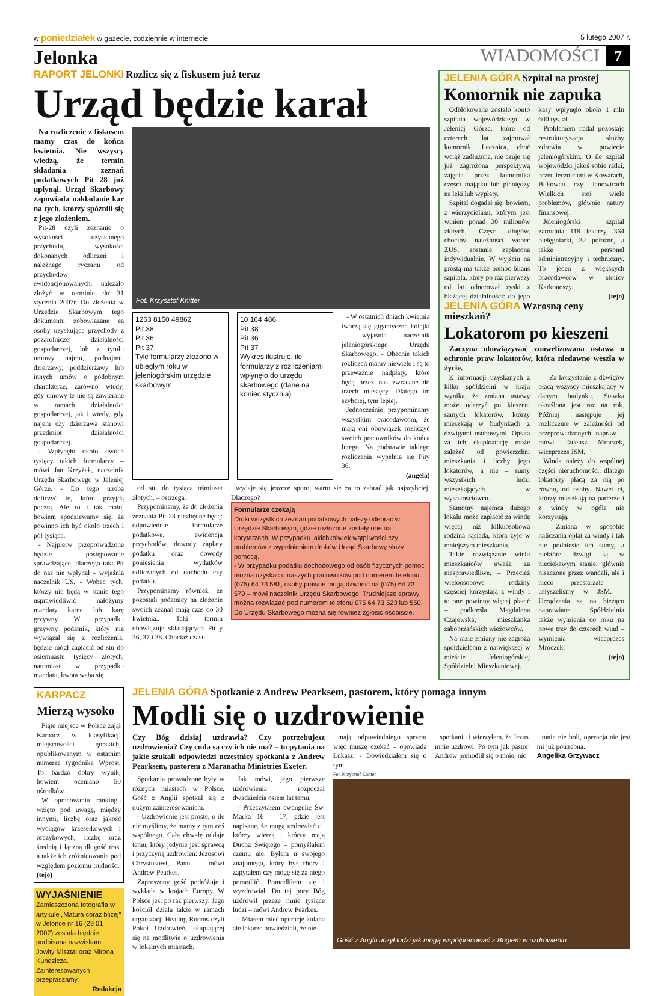w poniedziałek w gazecie, codziennie w internecie 5 lutego 2007 r.
Jelonka WIADOMOŚCI 7
RAPORT JELONKI Rozlicz się z fiskusem już teraz
Urząd będzie karał
Na rozliczenie z fiskusem mamy czas do końca kwietnia. Nie wszyscy wiedzą, że termin składania zeznań podatkowych Pit 28 już upłynął. Urząd Skarbowy zapowiada nakładanie kar na tych, którzy spóźnili się z jego złożeniem.
Pit-28 czyli zeznanie o wysokości uzyskanego przychodu, wysokości dokonanych odliczeń i należnego ryczałtu od przychodów ewidencjonowanych, należało złożyć w terminie do 31 stycznia 2007r. Do złożenia w Urzędzie Skarbowym tego dokumentu zobowiązane są osoby uzyskujące przychody z pozarolniczej działalności gospodarczej, lub z tytułu umowy najmu, podnajmu, dzierżawy, poddzierżawy lub innych umów o podobnym charakterze, zarówno wtedy, gdy umowy te nie są zawierane w ramach działalności gospodarczej, jak i wtedy, gdy najem czy dzierżawa stanowi przedmiot działalności gospodarczej.
- Wpłynęło około dwóch tysięcy takich formularzy – mówi Jan Krzyżak, naczelnik Urzędu Skarbowego w Jeleniej Górze. - Do tego trzeba doliczyć te, które przyjdą pocztą. Ale to i tak mało, bowiem spodziewamy się, że powinno ich być około trzech i pół tysiąca.
- Najpierw przeprowadzone będzie postępowanie sprawdzające, dlaczego taki Pit do nas nie wpłynął – wyjaśnia naczelnik US. - Wobec tych, którzy nie będą w stanie tego usprawiedliwić nałożymy mandaty karne lub karę grzywny. W przypadku grzywny podatnik, który nie wywiązał się z rozliczenia, będzie mógł zapłacić od stu do osiemnastu tysięcy złotych, natomiast w przypadku mandatu, kwota waha się
Fot. Krzysztof Knitter
1263 8150 49862
Pit 38
Pit 36
Pit 37
Tyle formularzy złożono w ubiegłym roku w jeleniogórskim urzędzie skarbowym
10 164 486
Pit 38
Pit 36
Pit 37
Wykres ilustruje, ile formularzy z rozliczeniami wpłynęło do urzędu skarbowego (dane na koniec stycznia)
- W ostatnich dniach kwietnia tworzą się gigantyczne kolejki – wyjaśnia naczelnik jeleniogórskiego Urzędu Skarbowego. - Obecnie takich rozliczeń mamy niewiele i są to przeważnie nadpłaty, które będą przez nas zwracane do trzech miesięcy. Dlatego im szybciej, tym lepiej.
Jednocześnie przypominamy wszystkim pracodawcom, że mają oni obowiązek rozliczyć swoich pracowników do końca lutego. Na podstawie takiego rozliczenia wypełnia się Pity 36.
(angela)
od stu do tysiąca ośmiuset złotych. – ostrzega.
Przypominamy, że do złożenia zeznania Pit-28 niezbędne będą: odpowiednie formularze podatkowe, ewidencja przychodów, dowody zapłaty podatku oraz dowody poniesienia wydatków odliczanych od dochodu czy podatku.
Przypominamy również, że pozostali podatnicy na złożenie swoich zeznań mają czas do 30 kwietnia.. Taki termin obowiązuje składających Pit–y 36, 37 i 38. Chociaż czasu
wydaje się jeszcze sporo, warto się za to zabrać jak najszybciej. Dlaczego?
Formularze czekają
Druki wszystkich zeznań podatkowych należy odebrać w Urzędzie Skarbowym, gdzie rozłożone zostały one na korytarzach. W przypadku jakichkolwiek wątpliwości czy problemów z wypełnieniem druków Urząd Skarbowy służy pomocą.
- W przypadku podatku dochodowego od osób fizycznych pomoc można uzyskać u naszych pracowników pod numerem telefonu (075) 64 73 581, osoby prawne mogą dzwonić na (075) 64 73 570 – mówi naczelnik Urzędu Skarbowego. Trudniejsze sprawy można rozwiązać pod numerem telefonu 075 64 73 523 lub 550. Do Urzędu Skarbowego można się również zgłosić osobiście.
JELENIA GÓRA Szpital na prostej
Komornik nie zapuka
Odblokowane zostało konto szpitala wojewódzkiego w Jeleniej Górze, które od czterech lat zajmował komornik. Lecznica, choć wciąż zadłużona, nie czuje się już zagrożona perspektywą zajęcia przez komornika części majątku lub pieniędzy na leki lub wypłaty.
Szpital dogadał się, bowiem, z wierzycielami, którym jest winien ponad 30 milionów złotych. Część długów, chociby należności wobec ZUS, zostanie zapłacona indywidualnie. W wyjściu na prostą ma także pomóc bilans szpitala, który po raz pierwszy od lat odnotował zyski z bieżącej działalności: do jego kasy wpłynęło około 1 mln 600 tys. zł.
Problemem nadal pozostaje restrukturyzacja służby zdrowia w powiecie jeleniogórskim. O ile szpital wojewódzki jakoś sobie radzi, przed lecznicami w Kowarach, Bukowcu czy Janowicach Wielkich stoi wiele problemów, głównie natury finansowej.
Jeleniogórski szpital zatrudnia 118 lekarzy, 364 pielęgniarki, 32 położne, a także personel administracyjny i techniczny. To jeden z większych pracodawców w stolicy Karkonoszy.
(tejo)
JELENIA GÓRA Wzrosną ceny mieszkań?
Lokatorom po kieszeni
Zaczyna obowiązywać znowelizowana ustawa o ochronie praw lokatorów, która niedawno weszła w życie.
Z informacji uzyskanych z kilku spółdzielni w kraju wynika, że zmiana ustawy może uderzyć po kieszeni samych lokatorów, którzy mieszkają w budynkach z dźwigami osobowymi. Opłata za ich eksploatację może zależeć od powierzchni mieszkania i liczby jego lokatorów, a nie – sumy wszystkich ludzi mieszkających w wysokościowcu.
Samotny najemca dużego lokalu może zapłacić za windę więcej niż kilkuosobowa rodzina sąsiada, która żyje w mniejszym mieszkaniu.
Takie rozwiązanie wielu mieszkańców uważa za niesprawiedliwe. – Przecież wieloosobowe rodziny częściej korzystają z windy i to one powinny więcej płacić – podkreśla Magdalena Czajewska, mieszkanka zabobrzańskich wieżowców.
Na razie zmiany nie zagrożą spółdzielcom z największej w mieście Jeleniogórskiej Spółdzielni Mieszkaniowej.
– Za korzystanie z dźwigów płacą wszyscy mieszkający w danym budynku. Stawka określona jest raz na rok. Później następuje jej rozliczenie w zależności od przeprowadzonych napraw – mówi Tadeusz Mroczek, wiceprezes JSM.
Winda należy do wspólnej części nieruchomości, dlatego lokatorzy płacą za nią po równo, od osoby. Nawet ci, którzy mieszkają na parterze i z windy w ogóle nie korzystają.
– Zmiana w sposobie naliczania opłat za windy i tak nie podniesie ich sumy, a niektóre dźwigi są w nieciekawym stanie, głównie niszczone przez wandali, ale i nieco przestarzałe – usłyszeliśmy w JSM. – Urządzenia są na bieżąco naprawiane. Spółdzielnia także wymienia co roku na nowe trzy do czterech wind – wymienia wiceprezes Mroczek.
(tejo)
KARPACZ
Mierzą wysoko
Piąte miejsce w Polsce zajął Karpacz w klasyfikacji miejscowości górskich, opublikowanym w ostatnim numerze tygodnika Wprost. To bardzo dobry wynik, bowiem oceniano 50 ośrodków.
W opracowaniu rankingu wzięto pod uwagę, między innymi, liczbę oraz jakość wyciągów krzesełkowych i orczykowych, liczbę oraz średnią i łączną długość tras, a także ich zróżnicowanie pod względem poziomu trudności.(tejo)
WYJAŚNIENIE
Zamieszczona fotografia w artykule „Matura coraz bliżej" w Jelonce nr 16 (29 01 2007) została błędnie podpisana nazwiskami Jowity Misztal oraz Mirona Kundzicza. Zainteresowanych przepraszamy.
Redakcja
JELENIA GÓRA Spotkanie z Andrew Pearksem, pastorem, który pomaga innym
Modli się o uzdrowienie
Czy Bóg dzisiaj uzdrawia? Czy potrzebujesz uzdrowienia? Czy cuda są czy ich nie ma? – to pytania na jakie szukali odpowiedzi uczestnicy spotkania z Andrew Pearksem, pastorem z Maranatha Ministries Exeter.
Spotkania prowadzone były w różnych miastach w Polsce. Gość z Anglii spotkał się z dużym zainteresowaniem.
- Uzdrowienie jest proste, o ile nie myślimy, że mamy z tym coś wspólnego. Całą chwałę oddaje temu, który jedynie jest sprawcą i przyczyną uzdrowień: Jezusowi Chrystusowi, Panu – mówi Andrew Pearkes.
Zaproszony gość podróżuje i wykłada w krajach Europy. W Polsce jest po raz pierwszy. Jego kościół działa także w ramach organizacji Healing Rooms czyli Pokoi Uzdrowień, skupiającej się na modlitwie o uzdrowienia w lokalnych miastach.
Jak mówi, jego pierwsze uzdrowienia rozpoczął dwadzieścia osiem lat temu.
- Przeczytałem ewangelię Św. Marka 16 – 17, gdzie jest napisane, że mogą uzdrawiać ci, którzy wierzą i którzy mają Ducha Świętego – pomyślałem czemu nie. Byłem u swojego znajomego, który był chory i zapytałem czy mogę się za niego pomodlić. Pomodliłem się i wyzdrowiał. Do tej pory Bóg uzdrowił przeze mnie tysiące ludzi – mówi Andrew Pearkes.
- Miałem mieć operację kolana ale lekarze powiedzieli, że nie
mają odpowiedniego sprzętu więc muszę czekać – opowiada Łukasz. - Dowiedziałem się o tym
spotkaniu i wierzyłem, że Jezus mnie uzdrowi. Po tym jak pastor Andrew pomodlił się o mnie, nic
mnie nie boli, operacja nie jest mi już potrzebna.
Angelika Grzywacz
Fot. Krzysztof Knitter
Gość z Anglii uczył ludzi jak mogą współpracować z Bogiem w uzdrowieniu